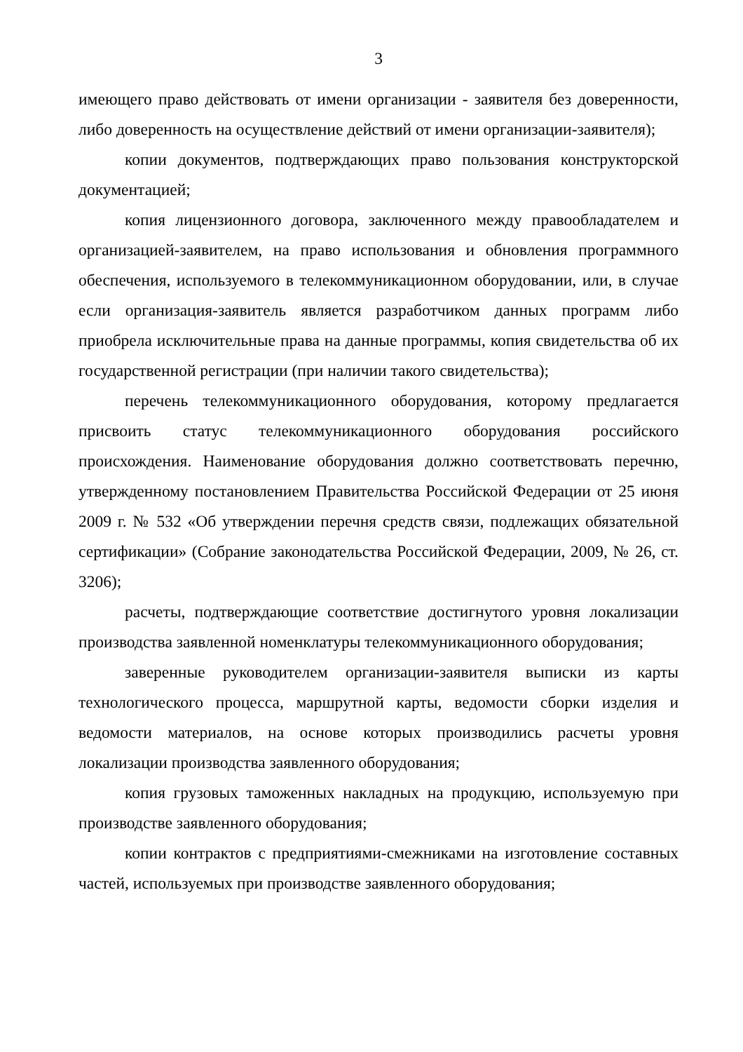3
имеющего право действовать от имени организации - заявителя без доверенности, либо доверенность на осуществление действий от имени организации-заявителя);
копии документов, подтверждающих право пользования конструкторской документацией;
копия лицензионного договора, заключенного между правообладателем и организацией-заявителем, на право использования и обновления программного обеспечения, используемого в телекоммуникационном оборудовании, или, в случае если организация-заявитель является разработчиком данных программ либо приобрела исключительные права на данные программы, копия свидетельства об их государственной регистрации (при наличии такого свидетельства);
перечень телекоммуникационного оборудования, которому предлагается присвоить статус телекоммуникационного оборудования российского происхождения. Наименование оборудования должно соответствовать перечню, утвержденному постановлением Правительства Российской Федерации от 25 июня 2009 г. № 532 «Об утверждении перечня средств связи, подлежащих обязательной сертификации» (Собрание законодательства Российской Федерации, 2009, № 26, ст. 3206);
расчеты, подтверждающие соответствие достигнутого уровня локализации производства заявленной номенклатуры телекоммуникационного оборудования;
заверенные руководителем организации-заявителя выписки из карты технологического процесса, маршрутной карты, ведомости сборки изделия и ведомости материалов, на основе которых производились расчеты уровня локализации производства заявленного оборудования;
копия грузовых таможенных накладных на продукцию, используемую при производстве заявленного оборудования;
копии контрактов с предприятиями-смежниками на изготовление составных частей, используемых при производстве заявленного оборудования;